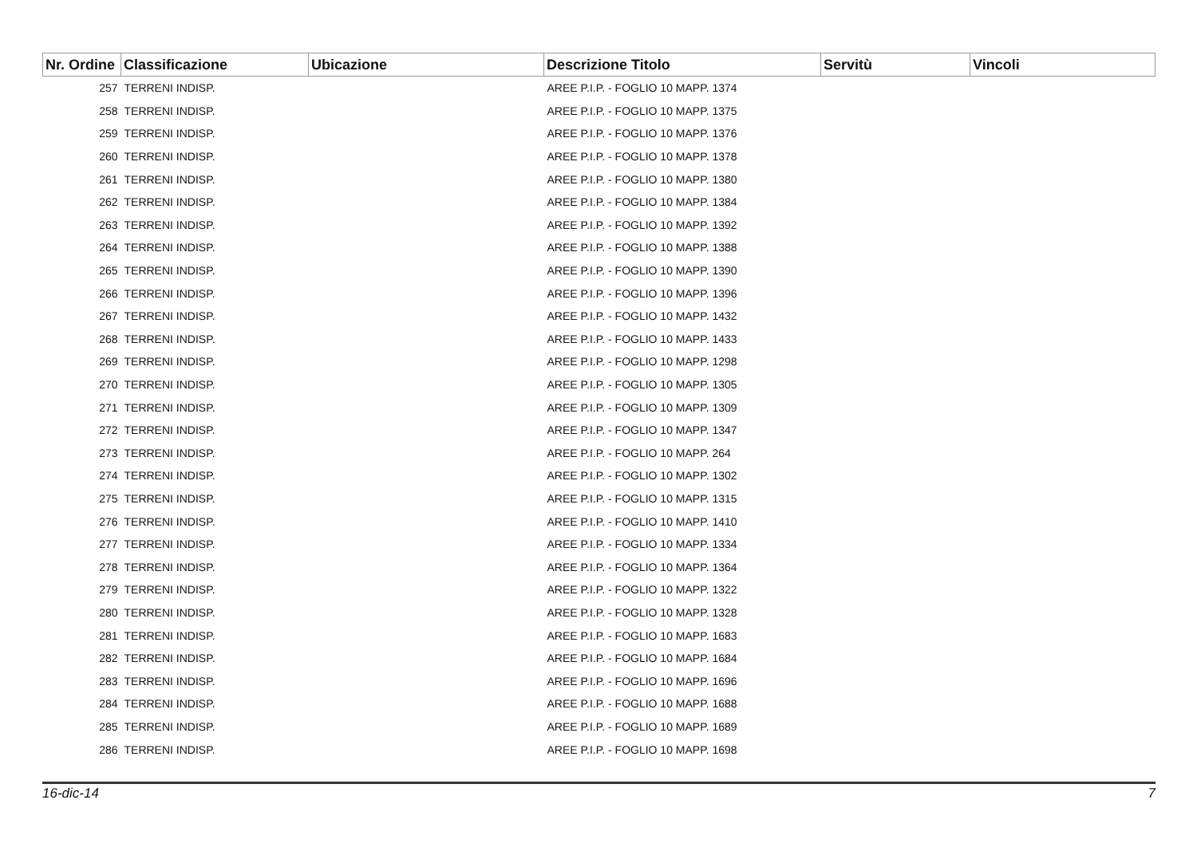| Nr. Ordine | Classificazione | Ubicazione | Descrizione Titolo | Servitù | Vincoli |
| --- | --- | --- | --- | --- | --- |
| 257 | TERRENI INDISP. | | AREE P.I.P. - FOGLIO 10 MAPP. 1374 | | |
| 258 | TERRENI INDISP. | | AREE P.I.P. - FOGLIO 10 MAPP. 1375 | | |
| 259 | TERRENI INDISP. | | AREE P.I.P. - FOGLIO 10 MAPP. 1376 | | |
| 260 | TERRENI INDISP. | | AREE P.I.P. - FOGLIO 10 MAPP. 1378 | | |
| 261 | TERRENI INDISP. | | AREE P.I.P. - FOGLIO 10 MAPP. 1380 | | |
| 262 | TERRENI INDISP. | | AREE P.I.P. - FOGLIO 10 MAPP. 1384 | | |
| 263 | TERRENI INDISP. | | AREE P.I.P. - FOGLIO 10 MAPP. 1392 | | |
| 264 | TERRENI INDISP. | | AREE P.I.P. - FOGLIO 10 MAPP. 1388 | | |
| 265 | TERRENI INDISP. | | AREE P.I.P. - FOGLIO 10 MAPP. 1390 | | |
| 266 | TERRENI INDISP. | | AREE P.I.P. - FOGLIO 10 MAPP. 1396 | | |
| 267 | TERRENI INDISP. | | AREE P.I.P. - FOGLIO 10 MAPP. 1432 | | |
| 268 | TERRENI INDISP. | | AREE P.I.P. - FOGLIO 10 MAPP. 1433 | | |
| 269 | TERRENI INDISP. | | AREE P.I.P. - FOGLIO 10 MAPP. 1298 | | |
| 270 | TERRENI INDISP. | | AREE P.I.P. - FOGLIO 10 MAPP. 1305 | | |
| 271 | TERRENI INDISP. | | AREE P.I.P. - FOGLIO 10 MAPP. 1309 | | |
| 272 | TERRENI INDISP. | | AREE P.I.P. - FOGLIO 10 MAPP. 1347 | | |
| 273 | TERRENI INDISP. | | AREE P.I.P. - FOGLIO 10 MAPP. 264 | | |
| 274 | TERRENI INDISP. | | AREE P.I.P. - FOGLIO 10 MAPP. 1302 | | |
| 275 | TERRENI INDISP. | | AREE P.I.P. - FOGLIO 10 MAPP. 1315 | | |
| 276 | TERRENI INDISP. | | AREE P.I.P. - FOGLIO 10 MAPP. 1410 | | |
| 277 | TERRENI INDISP. | | AREE P.I.P. - FOGLIO 10 MAPP. 1334 | | |
| 278 | TERRENI INDISP. | | AREE P.I.P. - FOGLIO 10 MAPP. 1364 | | |
| 279 | TERRENI INDISP. | | AREE P.I.P. - FOGLIO 10 MAPP. 1322 | | |
| 280 | TERRENI INDISP. | | AREE P.I.P. - FOGLIO 10 MAPP. 1328 | | |
| 281 | TERRENI INDISP. | | AREE P.I.P. - FOGLIO 10 MAPP. 1683 | | |
| 282 | TERRENI INDISP. | | AREE P.I.P. - FOGLIO 10 MAPP. 1684 | | |
| 283 | TERRENI INDISP. | | AREE P.I.P. - FOGLIO 10 MAPP. 1696 | | |
| 284 | TERRENI INDISP. | | AREE P.I.P. - FOGLIO 10 MAPP. 1688 | | |
| 285 | TERRENI INDISP. | | AREE P.I.P. - FOGLIO 10 MAPP. 1689 | | |
| 286 | TERRENI INDISP. | | AREE P.I.P. - FOGLIO 10 MAPP. 1698 | | |
16-dic-14 7